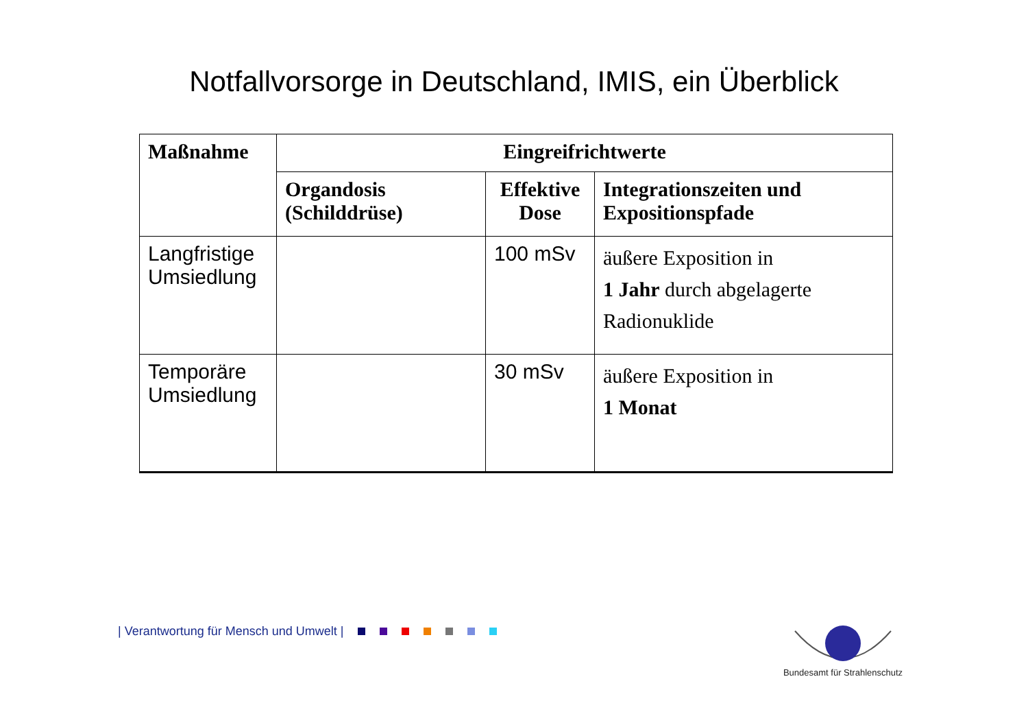Notfallvorsorge in Deutschland, IMIS, ein Überblick
| Maßnahme | Eingreifrichtwerte | | |
| --- | --- | --- | --- |
| | Organdosis (Schilddrüse) | Effektive Dose | Integrationszeiten und Expositionspfade |
| Langfristige Umsiedlung | | 100 mSv | äußere Exposition in 1 Jahr durch abgelagerte Radionuklide |
| Temporäre Umsiedlung | | 30 mSv | äußere Exposition in 1 Monat |
| Verantwortung für Mensch und Umwelt |
Bundesamt für Strahlenschutz